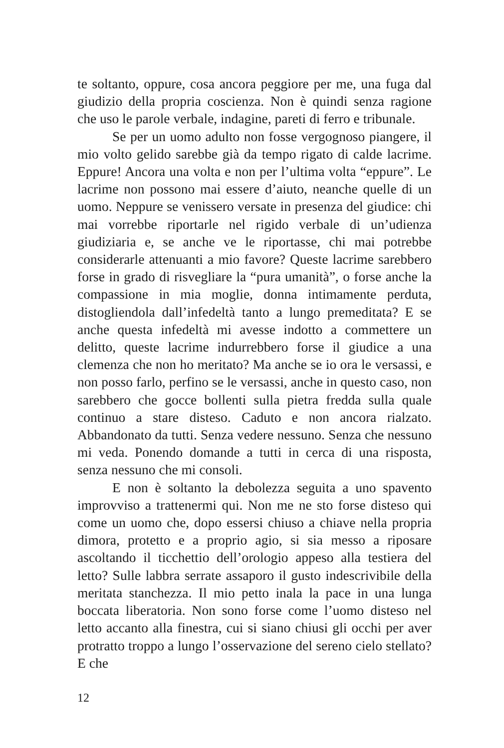te soltanto, oppure, cosa ancora peggiore per me, una fuga dal giudizio della propria coscienza. Non è quindi senza ragione che uso le parole verbale, indagine, pareti di ferro e tribunale.
Se per un uomo adulto non fosse vergognoso piangere, il mio volto gelido sarebbe già da tempo rigato di calde lacrime. Eppure! Ancora una volta e non per l’ultima volta “eppure”. Le lacrime non possono mai essere d’aiuto, neanche quelle di un uomo. Neppure se venissero versate in presenza del giudice: chi mai vorrebbe riportarle nel rigido verbale di un’udienza giudiziaria e, se anche ve le riportasse, chi mai potrebbe considerarle attenuanti a mio favore? Queste lacrime sarebbero forse in grado di risvegliare la “pura umanità”, o forse anche la compassione in mia moglie, donna intimamente perduta, distogliendola dall’infedeltà tanto a lungo premeditata? E se anche questa infedeltà mi avesse indotto a commettere un delitto, queste lacrime indurrebbero forse il giudice a una clemenza che non ho meritato? Ma anche se io ora le versassi, e non posso farlo, perfino se le versassi, anche in questo caso, non sarebbero che gocce bollenti sulla pietra fredda sulla quale continuo a stare disteso. Caduto e non ancora rialzato. Abbandonato da tutti. Senza vedere nessuno. Senza che nessuno mi veda. Ponendo domande a tutti in cerca di una risposta, senza nessuno che mi consoli.
E non è soltanto la debolezza seguita a uno spavento improvviso a trattenermi qui. Non me ne sto forse disteso qui come un uomo che, dopo essersi chiuso a chiave nella propria dimora, protetto e a proprio agio, si sia messo a riposare ascoltando il ticchettio dell’orologio appeso alla testiera del letto? Sulle labbra serrate assaporo il gusto indescrivibile della meritata stanchezza. Il mio petto inala la pace in una lunga boccata liberatoria. Non sono forse come l’uomo disteso nel letto accanto alla finestra, cui si siano chiusi gli occhi per aver protratto troppo a lungo l’osservazione del sereno cielo stellato? E che
12